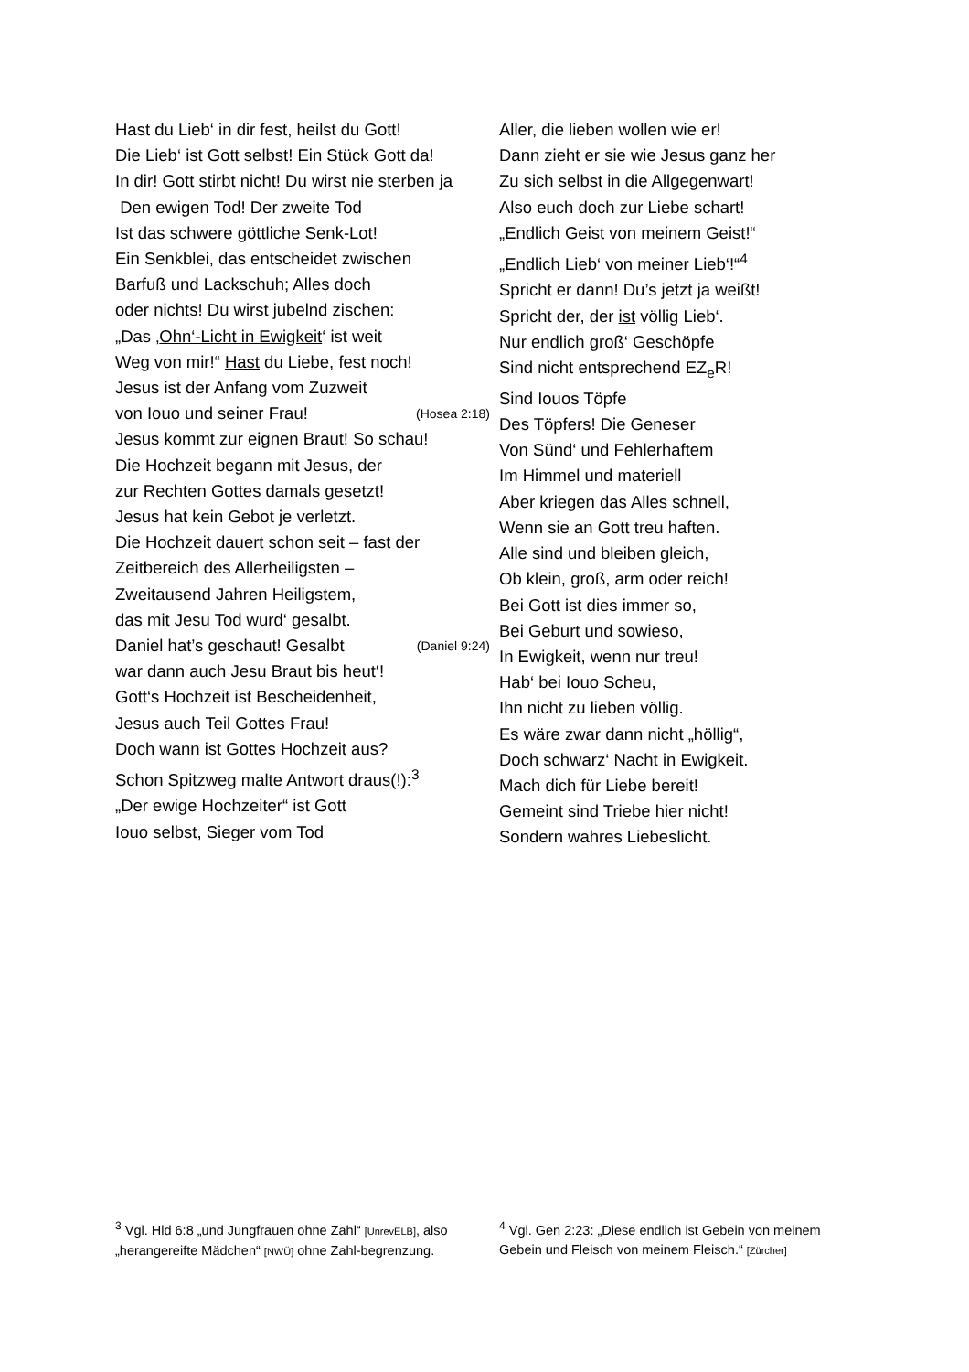Hast du Lieb‘ in dir fest, heilst du Gott!
Die Lieb‘ ist Gott selbst! Ein Stück Gott da!
In dir! Gott stirbt nicht! Du wirst nie sterben ja
Den ewigen Tod! Der zweite Tod
Ist das schwere göttliche Senk-Lot!
Ein Senkblei, das entscheidet zwischen
Barfuß und Lackschuh; Alles doch
oder nichts! Du wirst jubelnd zischen:
„Das ‚Ohn‘-Licht in Ewigkeit‘ ist weit
Weg von mir!“ Hast du Liebe, fest noch!
Jesus ist der Anfang vom Zuzweit
von Iouo und seiner Frau! (Hosea 2:18)
Jesus kommt zur eignen Braut! So schau!
Die Hochzeit begann mit Jesus, der
zur Rechten Gottes damals gesetzt!
Jesus hat kein Gebot je verletzt.
Die Hochzeit dauert schon seit – fast der
Zeitbereich des Allerheiligsten –
Zweitausend Jahren Heiligstem,
das mit Jesu Tod wurd‘ gesalbt.
Daniel hat’s geschaut! Gesalbt (Daniel 9:24)
war dann auch Jesu Braut bis heut‘!
Gott‘s Hochzeit ist Bescheidenheit,
Jesus auch Teil Gottes Frau!
Doch wann ist Gottes Hochzeit aus?
Schon Spitzweg malte Antwort draus(!):<sup>3</sup>
„Der ewige Hochzeiter“ ist Gott
Iouo selbst, Sieger vom Tod
Aller, die lieben wollen wie er!
Dann zieht er sie wie Jesus ganz her
Zu sich selbst in die Allgegenwart!
Also euch doch zur Liebe schart!
„Endlich Geist von meinem Geist!“
„Endlich Lieb‘ von meiner Lieb‘!“<sup>4</sup>
Spricht er dann! Du’s jetzt ja weißt!
Spricht der, der ist völlig Lieb‘.
Nur endlich groß‘ Geschöpfe
Sind nicht entsprechend EZ<sub>e</sub>R!
Sind Iouos Töpfe
Des Töpfers! Die Geneser
Von Sünd‘ und Fehlerhaftem
Im Himmel und materiell
Aber kriegen das Alles schnell,
Wenn sie an Gott treu haften.
Alle sind und bleiben gleich,
Ob klein, groß, arm oder reich!
Bei Gott ist dies immer so,
Bei Geburt und sowieso,
In Ewigkeit, wenn nur treu!
Hab‘ bei Iouo Scheu,
Ihn nicht zu lieben völlig.
Es wäre zwar dann nicht „höllig“,
Doch schwarz‘ Nacht in Ewigkeit.
Mach dich für Liebe bereit!
Gemeint sind Triebe hier nicht!
Sondern wahres Liebeslicht.
<sup>3</sup> Vgl. Hld 6:8 „und Jungfrauen ohne Zahl“ [UnrevELB], also „herangereifte Mädchen“ [NWÜ] ohne Zahl-begrenzung.
<sup>4</sup> Vgl. Gen 2:23: „Diese endlich ist Gebein von meinem Gebein und Fleisch von meinem Fleisch.“ [Zürcher]